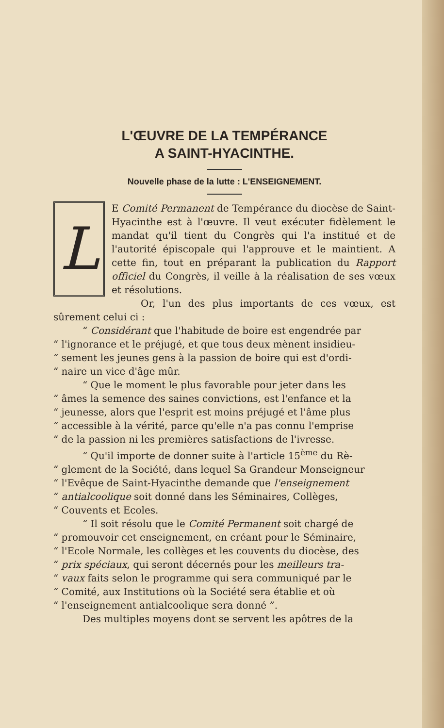L'ŒUVRE DE LA TEMPÉRANCE
A SAINT-HYACINTHE.
Nouvelle phase de la lutte : L'ENSEIGNEMENT.
LE Comité Permanent de Tempérance du diocèse de Saint-Hyacinthe est à l'œuvre. Il veut exécuter fidèlement le mandat qu'il tient du Congrès qui l'a institué et de l'autorité épiscopale qui l'approuve et le maintient. A cette fin, tout en préparant la publication du Rapport officiel du Congrès, il veille à la réalisation de ses vœux et résolutions.
Or, l'un des plus importants de ces vœux, est sûrement celui ci :
“ Considérant que l'habitude de boire est engendrée par
“ l'ignorance et le préjugé, et que tous deux mènent insidieu-
“ sement les jeunes gens à la passion de boire qui est d'ordi-
“ naire un vice d'âge mûr.
“ Que le moment le plus favorable pour jeter dans les
“ âmes la semence des saines convictions, est l'enfance et la
“ jeunesse, alors que l'esprit est moins préjugé et l'âme plus
“ accessible à la vérité, parce qu'elle n'a pas connu l'emprise
“ de la passion ni les premières satisfactions de l'ivresse.
“ Qu'il importe de donner suite à l'article 15<sup>ème</sup> du Rè-
“ glement de la Société, dans lequel Sa Grandeur Monseigneur
“ l'Evêque de Saint-Hyacinthe demande que l'enseignement
“ antialcoolique soit donné dans les Séminaires, Collèges,
“ Couvents et Ecoles.
“ Il soit résolu que le Comité Permanent soit chargé de
“ promouvoir cet enseignement, en créant pour le Séminaire,
“ l'Ecole Normale, les collèges et les couvents du diocèse, des
“ prix spéciaux, qui seront décernés pour les meilleurs tra-
“ vaux faits selon le programme qui sera communiqué par le
“ Comité, aux Institutions où la Société sera établie et où
“ l'enseignement antialcoolique sera donné ”.
Des multiples moyens dont se servent les apôtres de la